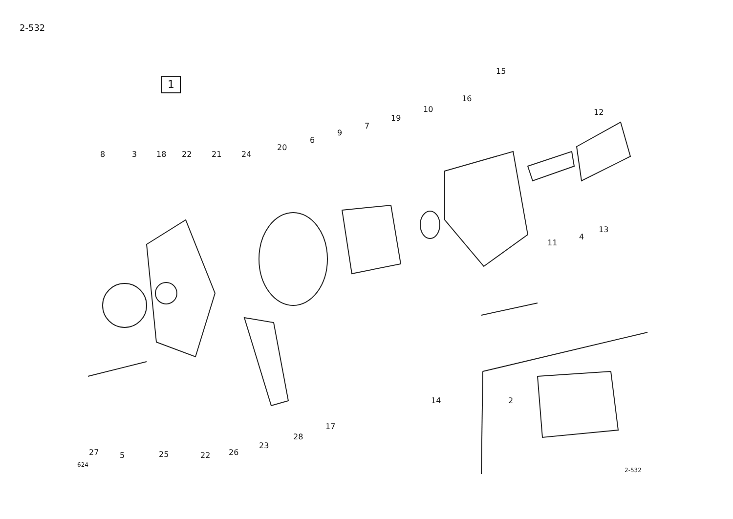2-532
1
15 16 10 12 19 7 9 6 20 8 3 18 22 21 24 13 11 4 14 2 27 5 25 22 26 23 28 17
15
16
10 12
19
7
9
6
20
8 3 18 22 21 24
13
11
4
14 2
17
28
23
27 5 25 22 26
624
2-532